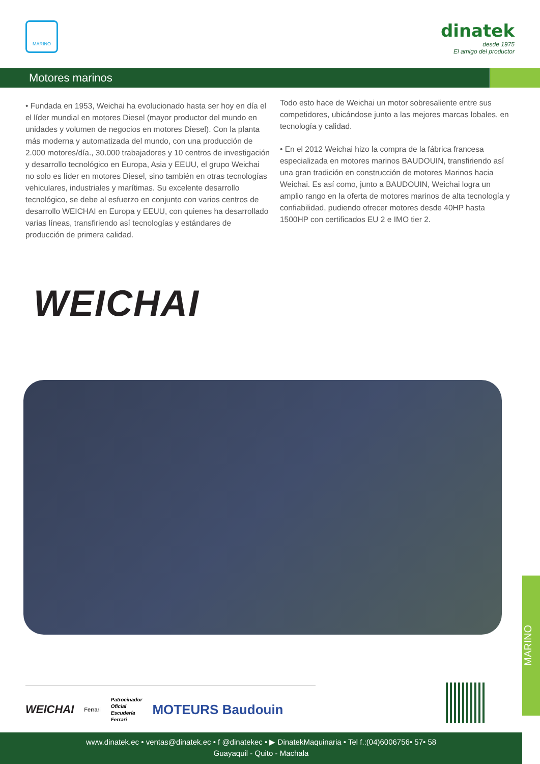MARINO
dinatek
desde 1975
El amigo del productor
Motores marinos
• Fundada en 1953, Weichai ha evolucionado hasta ser hoy en día el el líder mundial en motores Diesel (mayor productor del mundo en unidades y volumen de negocios en motores Diesel). Con la planta más moderna y automatizada del mundo, con una producción de 2.000 motores/día., 30.000 trabajadores y 10 centros de investigación y desarrollo tecnológico en Europa, Asia y EEUU, el grupo Weichai no solo es líder en motores Diesel, sino también en otras tecnologías vehiculares, industriales y marítimas. Su excelente desarrollo tecnológico, se debe al esfuerzo en conjunto con varios centros de desarrollo WEICHAI en Europa y EEUU, con quienes ha desarrollado varias líneas, transfiriendo así tecnologías y estándares de producción de primera calidad.
Todo esto hace de Weichai un motor sobresaliente entre sus competidores, ubicándose junto a las mejores marcas lobales, en tecnología y calidad.
• En el 2012 Weichai hizo la compra de la fábrica francesa especializada en motores marinos BAUDOUIN, transfiriendo así una gran tradición en construcción de motores Marinos hacia Weichai. Es así como, junto a BAUDOUIN, Weichai logra un amplio rango en la oferta de motores marinos de alta tecnología y confiabilidad, pudiendo ofrecer motores desde 40HP hasta 1500HP con certificados EU 2 e IMO tier 2.
WEICHAI
MARINO
WEICHAI Ferrari Patrocinador
Oficial
Escudería
Ferrari MOTEURS Baudouin
www.dinatek.ec • ventas@dinatek.ec • f @dinatekec • ▶ DinatekMaquinaria • Tel f.:(04)6006756• 57• 58
Guayaquil - Quito - Machala